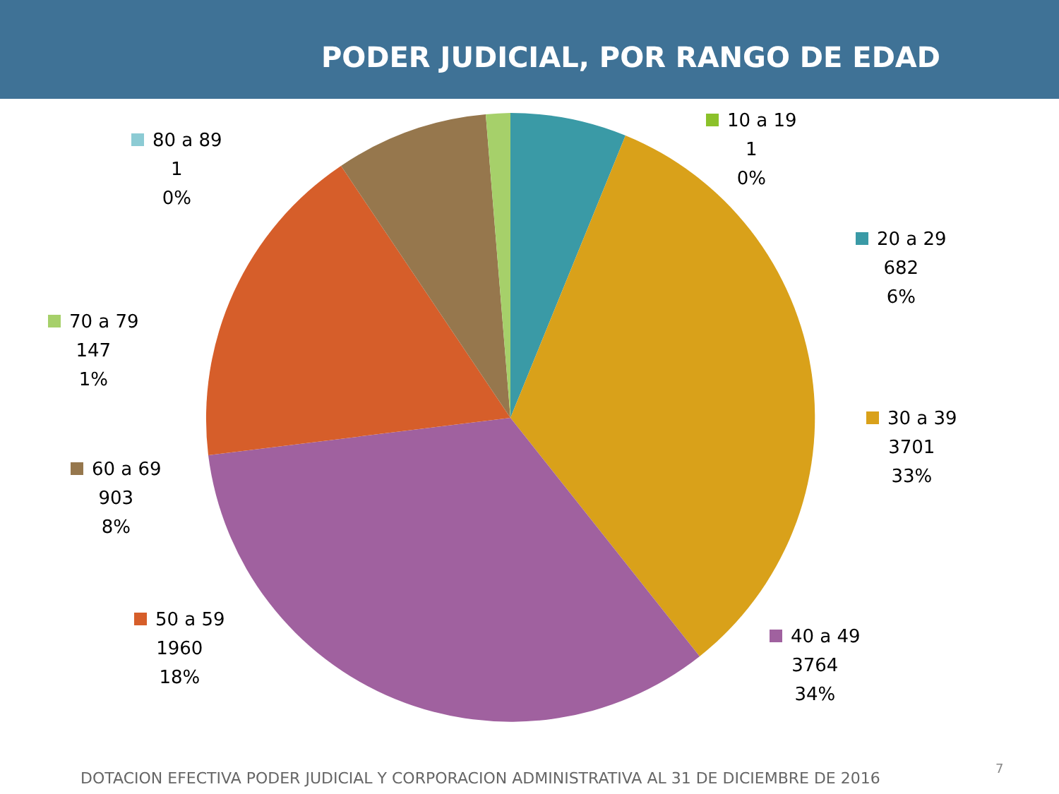PODER JUDICIAL, POR RANGO DE EDAD
10 a 19
1
0%
20 a 29
682
6%
30 a 39
3701
33%
40 a 49
3764
34%
50 a 59
1960
18%
60 a 69
903
8%
70 a 79
147
1%
80 a 89
1
0%
DOTACION EFECTIVA PODER JUDICIAL Y CORPORACION ADMINISTRATIVA AL 31 DE DICIEMBRE DE 2016
7